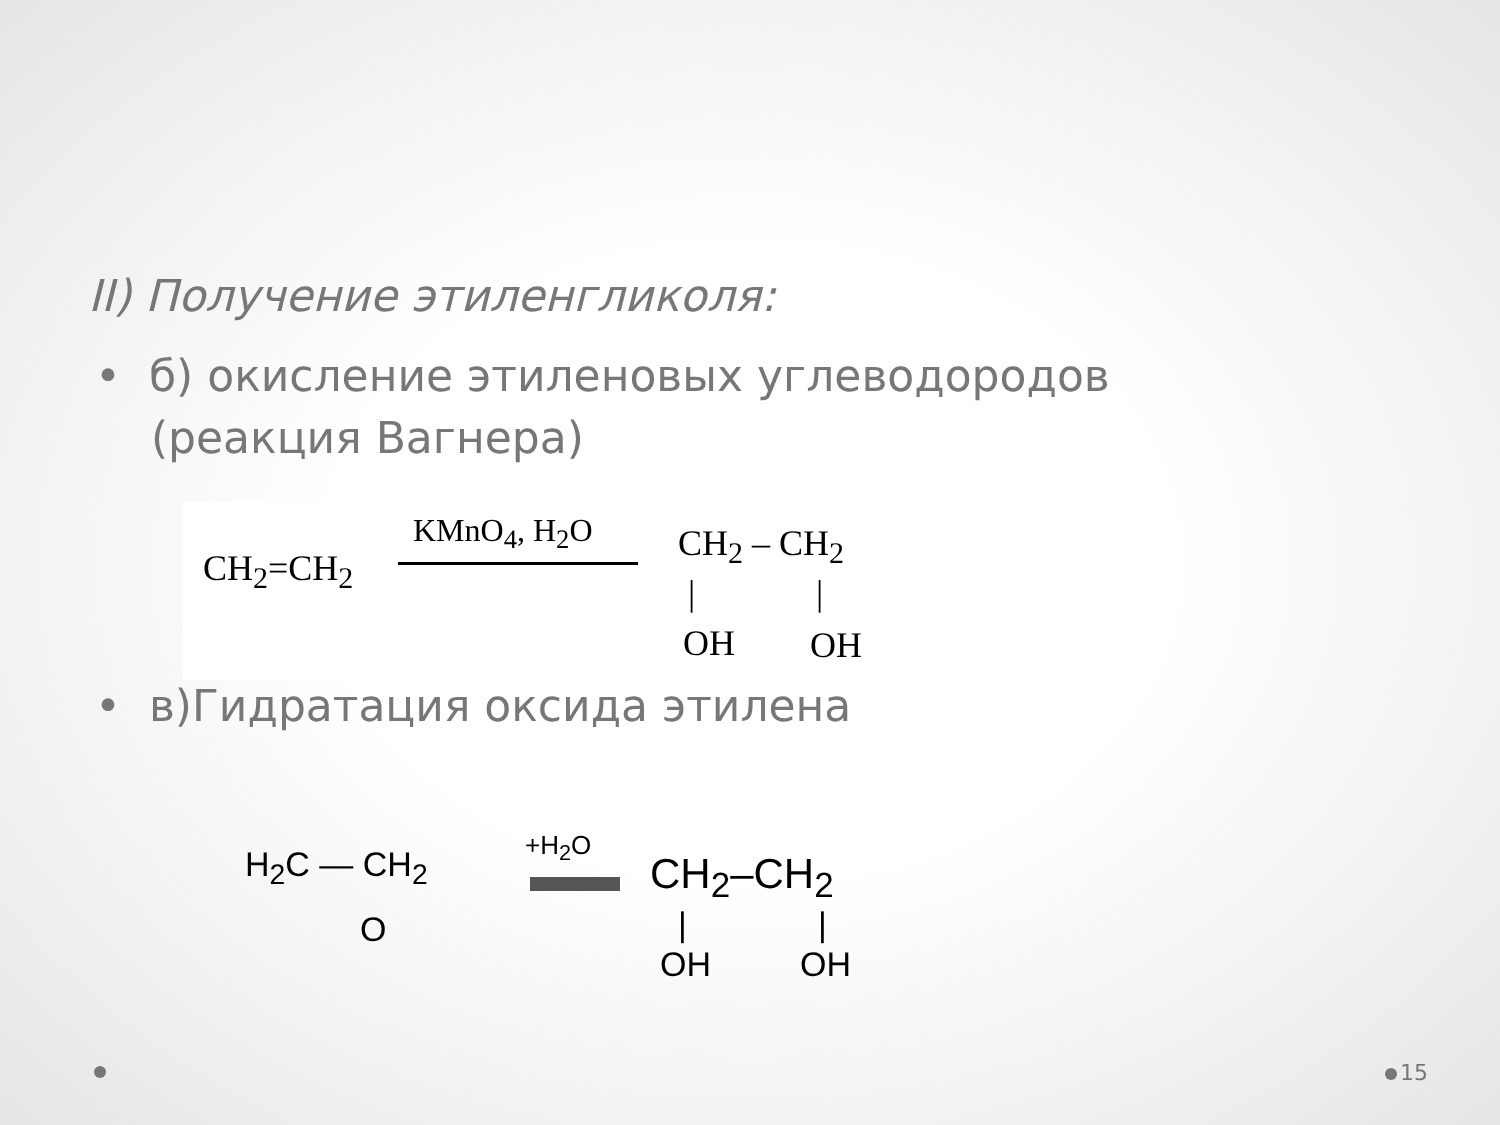II) Получение этиленгликоля:
• б) окисление этиленовых углеводородов
(реакция Вагнера)
CH<sub>2</sub>=CH<sub>2</sub>
KMnO<sub>4</sub>, H<sub>2</sub>O CH<sub>2</sub> – CH<sub>2</sub>
| |
OH OH
• в)Гидратация оксида этилена
H<sub>2</sub>C — CH<sub>2</sub>
O
+H<sub>2</sub>O
CH<sub>2</sub>–CH<sub>2</sub>
| |
OH OH
15